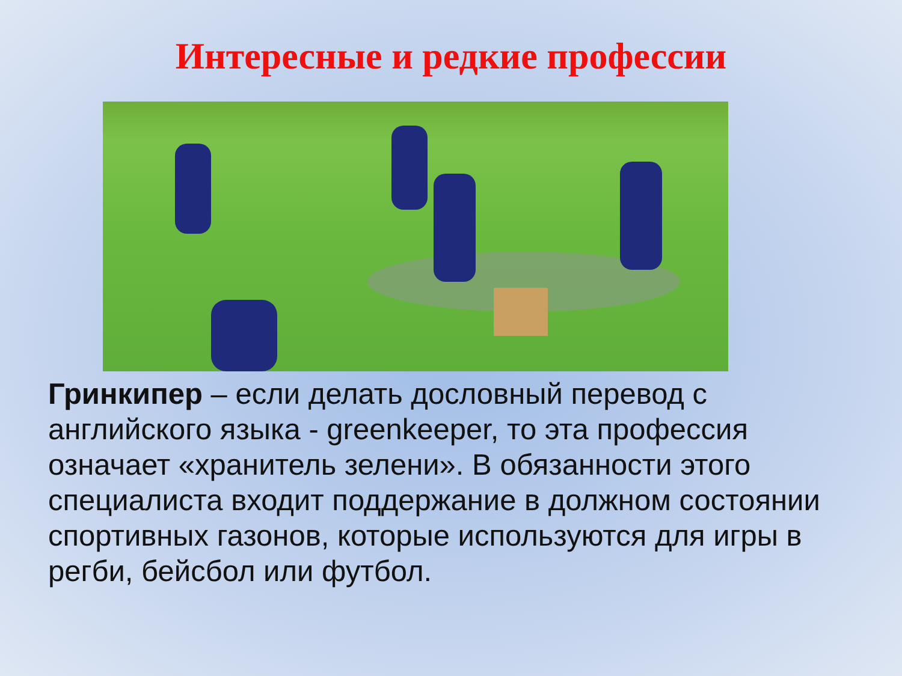Интересные и редкие профессии
Гринкипер – если делать дословный перевод с английского языка - greenkeeper, то эта профессия означает «хранитель зелени». В обязанности этого специалиста входит поддержание в должном состоянии спортивных газонов, которые используются для игры в регби, бейсбол или футбол.